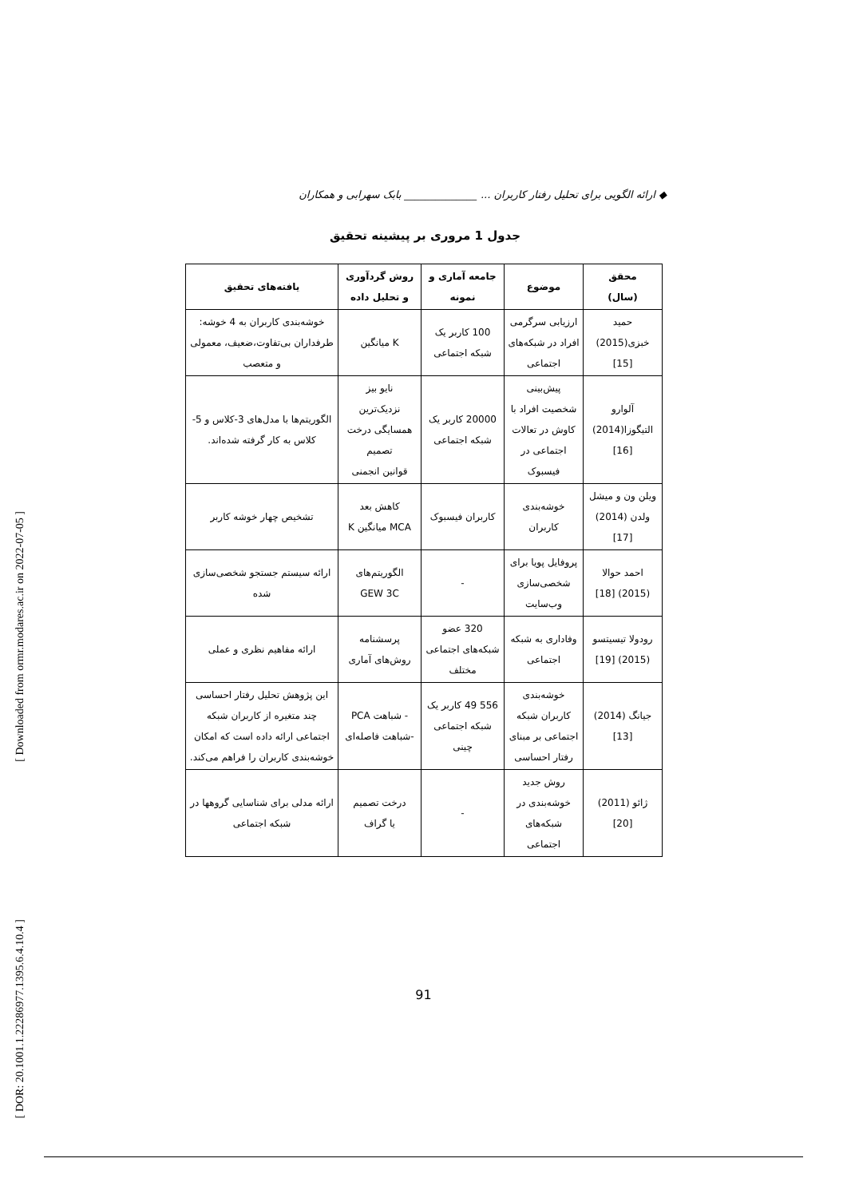[ Downloaded from ormr.modares.ac.ir on 2022-07-05 ]
[ DOR: 20.1001.1.22286977.1395.6.4.10.4 ]
◆ ارائه الگویی برای تحلیل رفتار کاربران ... ______________ بابک سهرابی و همکاران
جدول 1 مروری بر پیشینه تحقیق
| محقق (سال) | موضوع | جامعه آماری و نمونه | روش گردآوری و تحلیل داده | یافته‌های تحقیق |
| --- | --- | --- | --- | --- |
| حمید خبزی(2015) [15] | ارزیابی سرگرمی افراد در شبکه‌های اجتماعی | 100 کاربر یک شبکه اجتماعی | K میانگین | خوشه‌بندی کاربران به 4 خوشه: طرفداران بی‌تفاوت،ضعیف، معمولی و متعصب |
| آلوارو التیگوزا(2014) [16] | پیش‌بینی شخصیت افراد با کاوش در تعالات اجتماعی در فیسبوک | 20000 کاربر یک شبکه اجتماعی | نایو بیز نزدیک‌ترین همسایگی درخت تصمیم قوانین انجمنی | الگوریتم‌ها با مدل‌های 3-کلاس و 5-کلاس به کار گرفته شده‌اند. |
| ویلن ون و میشل ولدن (2014) [17] | خوشه‌بندی کاربران | کاربران فیسبوک | کاهش بعد MCA میانگین K | تشخیص چهار خوشه کاربر |
| احمد حوالا (2015) [18] | پروفایل پویا برای شخصی‌سازی وب‌سایت | - | الگوریتم‌های GEW 3C | ارائه سیستم جستجو شخصی‌سازی شده |
| رودولا تیسیتسو (2015) [19] | وفاداری به شبکه اجتماعی | 320 عضو شبکه‌های اجتماعی مختلف | پرسشنامه روش‌های آماری | ارائه مفاهیم نظری و عملی |
| جیانگ (2014) [13] | خوشه‌بندی کاربران شبکه اجتماعی بر مبنای رفتار احساسی | 556 49 کاربر یک شبکه اجتماعی چینی | - شباهت PCA -شباهت فاصله‌ای | این پژوهش تحلیل رفتار احساسی چند متغیره از کاربران شبکه اجتماعی ارائه داده است که امکان خوشه‌بندی کاربران را فراهم می‌کند. |
| ژائو (2011) [20] | روش جدید خوشه‌بندی در شبکه‌های اجتماعی | - | درخت تصمیم یا گراف | ارائه مدلی برای شناسایی گروهها در شبکه اجتماعی |
91